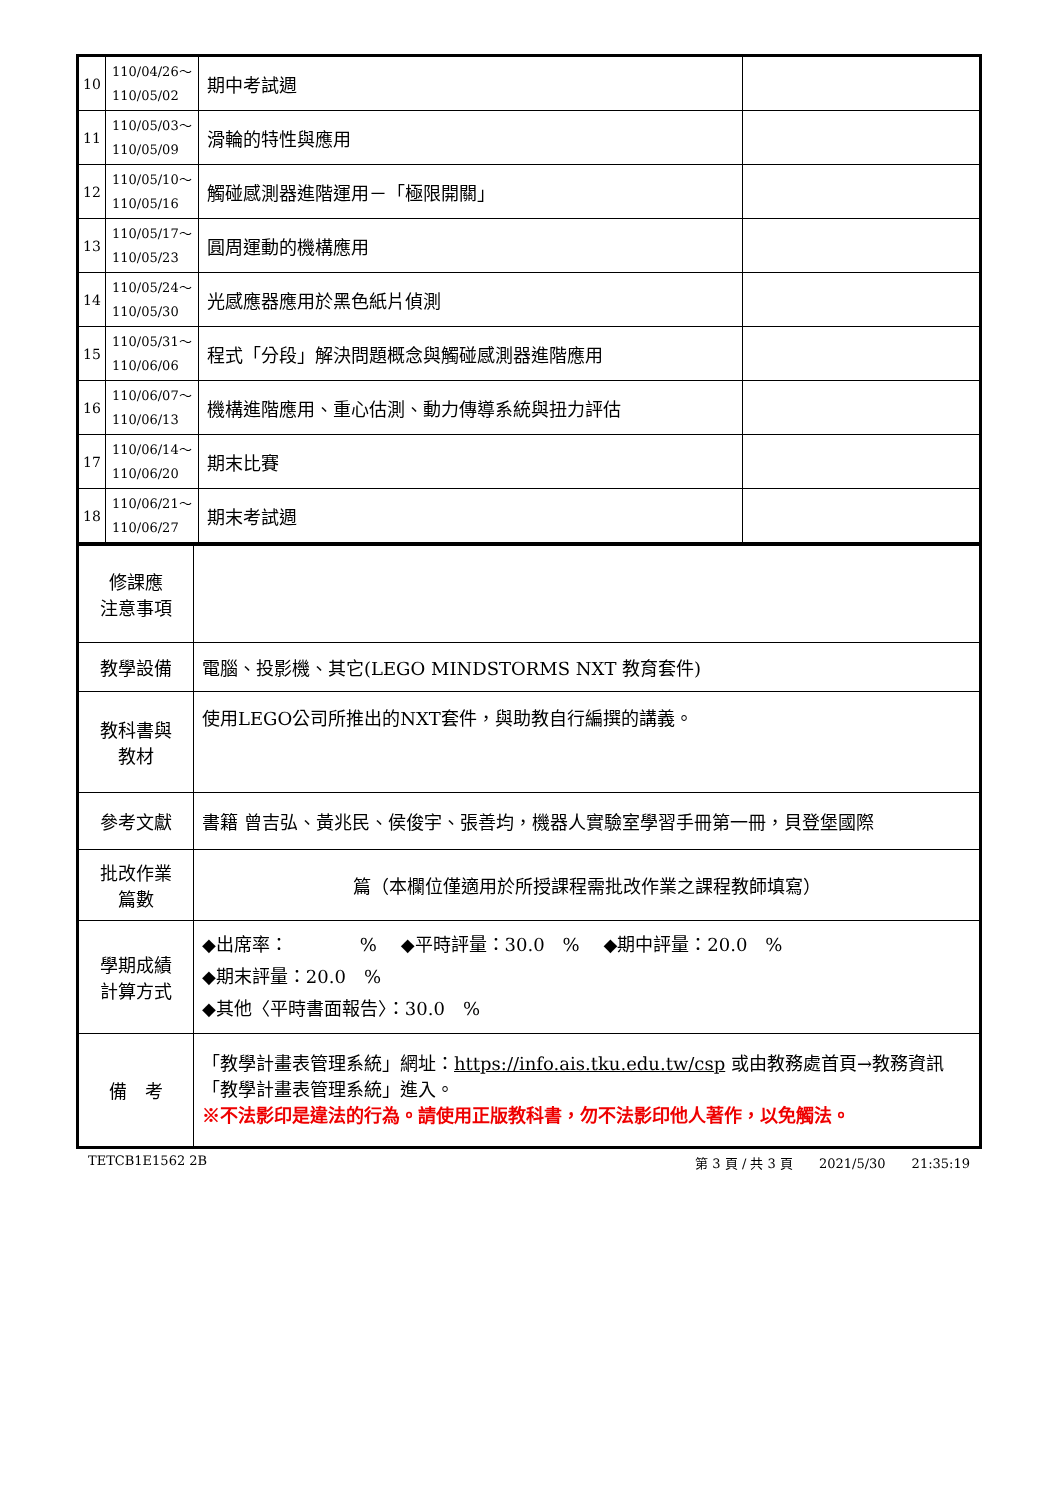| 10 | 110/04/26～ 110/05/02 | 期中考試週 | |
| 11 | 110/05/03～ 110/05/09 | 滑輪的特性與應用 | |
| 12 | 110/05/10～ 110/05/16 | 觸碰感測器進階運用－「極限開關」 | |
| 13 | 110/05/17～ 110/05/23 | 圓周運動的機構應用 | |
| 14 | 110/05/24～ 110/05/30 | 光感應器應用於黑色紙片偵測 | |
| 15 | 110/05/31～ 110/06/06 | 程式「分段」解決問題概念與觸碰感測器進階應用 | |
| 16 | 110/06/07～ 110/06/13 | 機構進階應用、重心估測、動力傳導系統與扭力評估 | |
| 17 | 110/06/14～ 110/06/20 | 期末比賽 | |
| 18 | 110/06/21～ 110/06/27 | 期末考試週 | |
| 修課應 注意事項 | |
| 教學設備 | 電腦、投影機、其它(LEGO MINDSTORMS NXT 教育套件) |
| 教科書與 教材 | 使用LEGO公司所推出的NXT套件，與助教自行編撰的講義。 |
| 參考文獻 | 書籍 曾吉弘、黃兆民、侯俊宇、張善均，機器人實驗室學習手冊第一冊，貝登堡國際 |
| 批改作業 篇數 | 篇（本欄位僅適用於所授課程需批改作業之課程教師填寫） |
| 學期成績 計算方式 | ◆出席率： % ◆平時評量：30.0 % ◆期中評量：20.0 % ◆期末評量：20.0 % ◆其他〈平時書面報告〉：30.0 % |
| 備 考 | 「教學計畫表管理系統」網址： https://info.ais.tku.edu.tw/csp 或由教務處首頁→教務資訊「教學計畫表管理系統」進入。 ※不法影印是違法的行為。請使用正版教科書，勿不法影印他人著作，以免觸法。 |
TETCB1E1562 2B 第 3 頁 / 共 3 頁　　2021/5/30　　21:35:19